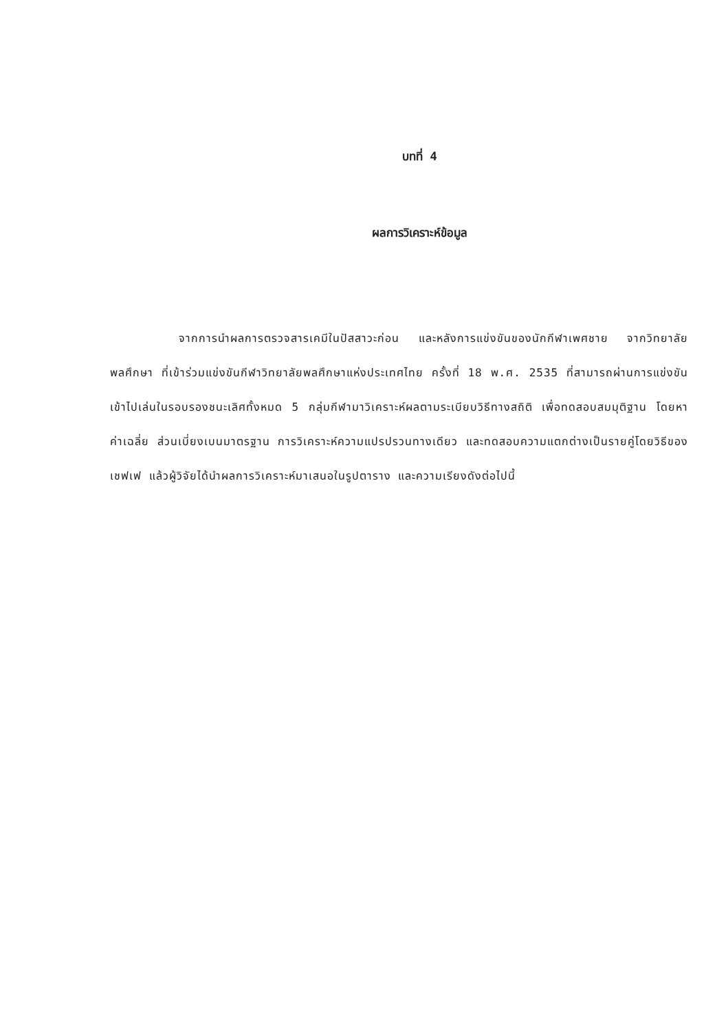บทที่ 4
ผลการวิเคราะห์ข้อมูล
จากการนำผลการตรวจสารเคมีในปัสสาวะก่อน และหลังการแข่งขันของนักกีฬาเพศชาย จากวิทยาลัยพลศึกษา ที่เข้าร่วมแข่งขันกีฬาวิทยาลัยพลศึกษาแห่งประเทศไทย ครั้งที่ 18 พ.ศ. 2535 ที่สามารถผ่านการแข่งขันเข้าไปเล่นในรอบรองชนะเลิศทั้งหมด 5 กลุ่มกีฬามาวิเคราะห์ผลตามระเบียบวิธีทางสถิติ เพื่อทดสอบสมมุติฐาน โดยหาค่าเฉลี่ย ส่วนเบี่ยงเบนมาตรฐาน การวิเคราะห์ความแปรปรวนทางเดียว และทดสอบความแตกต่างเป็นรายคู่โดยวิธีของเชฟเฟ แล้วผู้วิจัยได้นำผลการวิเคราะห์มาเสนอในรูปตาราง และความเรียงดังต่อไปนี้